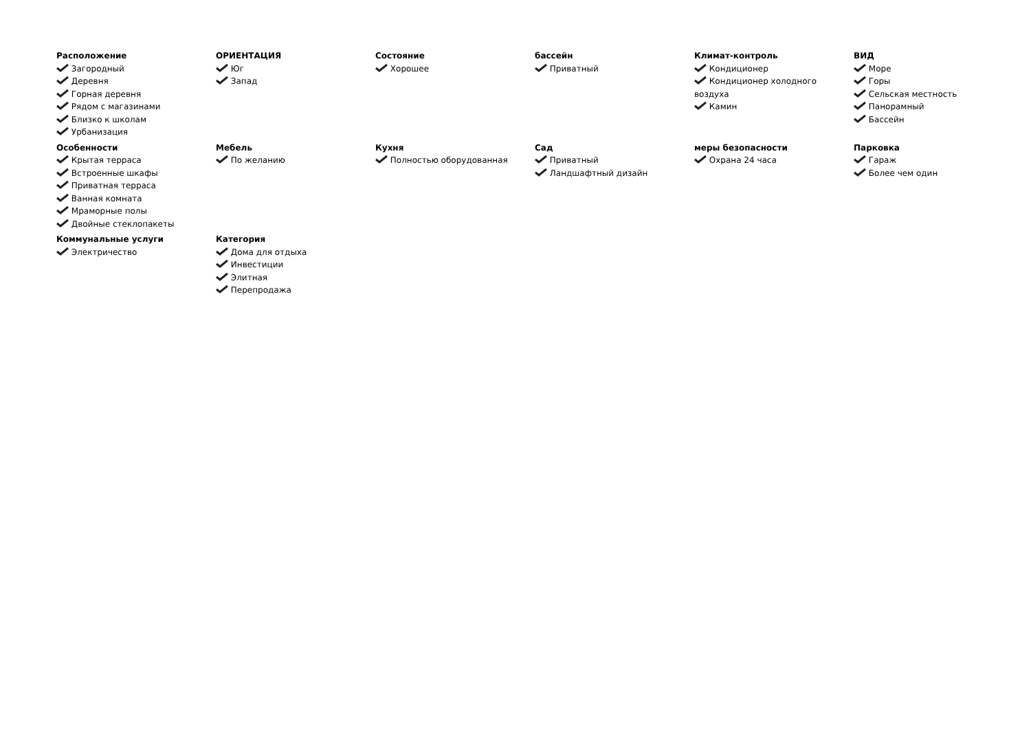Расположение
Загородный
Деревня
Горная деревня
Рядом с магазинами
Близко к школам
Урбанизация
ОРИЕНТАЦИЯ
Юг
Запад
Состояние
Хорошее
бассейн
Приватный
Климат-контроль
Кондиционер
Кондиционер холодного воздуха
Камин
ВИД
Море
Горы
Сельская местность
Панорамный
Бассейн
Особенности
Крытая терраса
Встроенные шкафы
Приватная терраса
Ванная комната
Мраморные полы
Двойные стеклопакеты
Мебель
По желанию
Кухня
Полностью оборудованная
Сад
Приватный
Ландшафтный дизайн
меры безопасности
Охрана 24 часа
Парковка
Гараж
Более чем один
Коммунальные услуги
Электричество
Категория
Дома для отдыха
Инвестиции
Элитная
Перепродажа